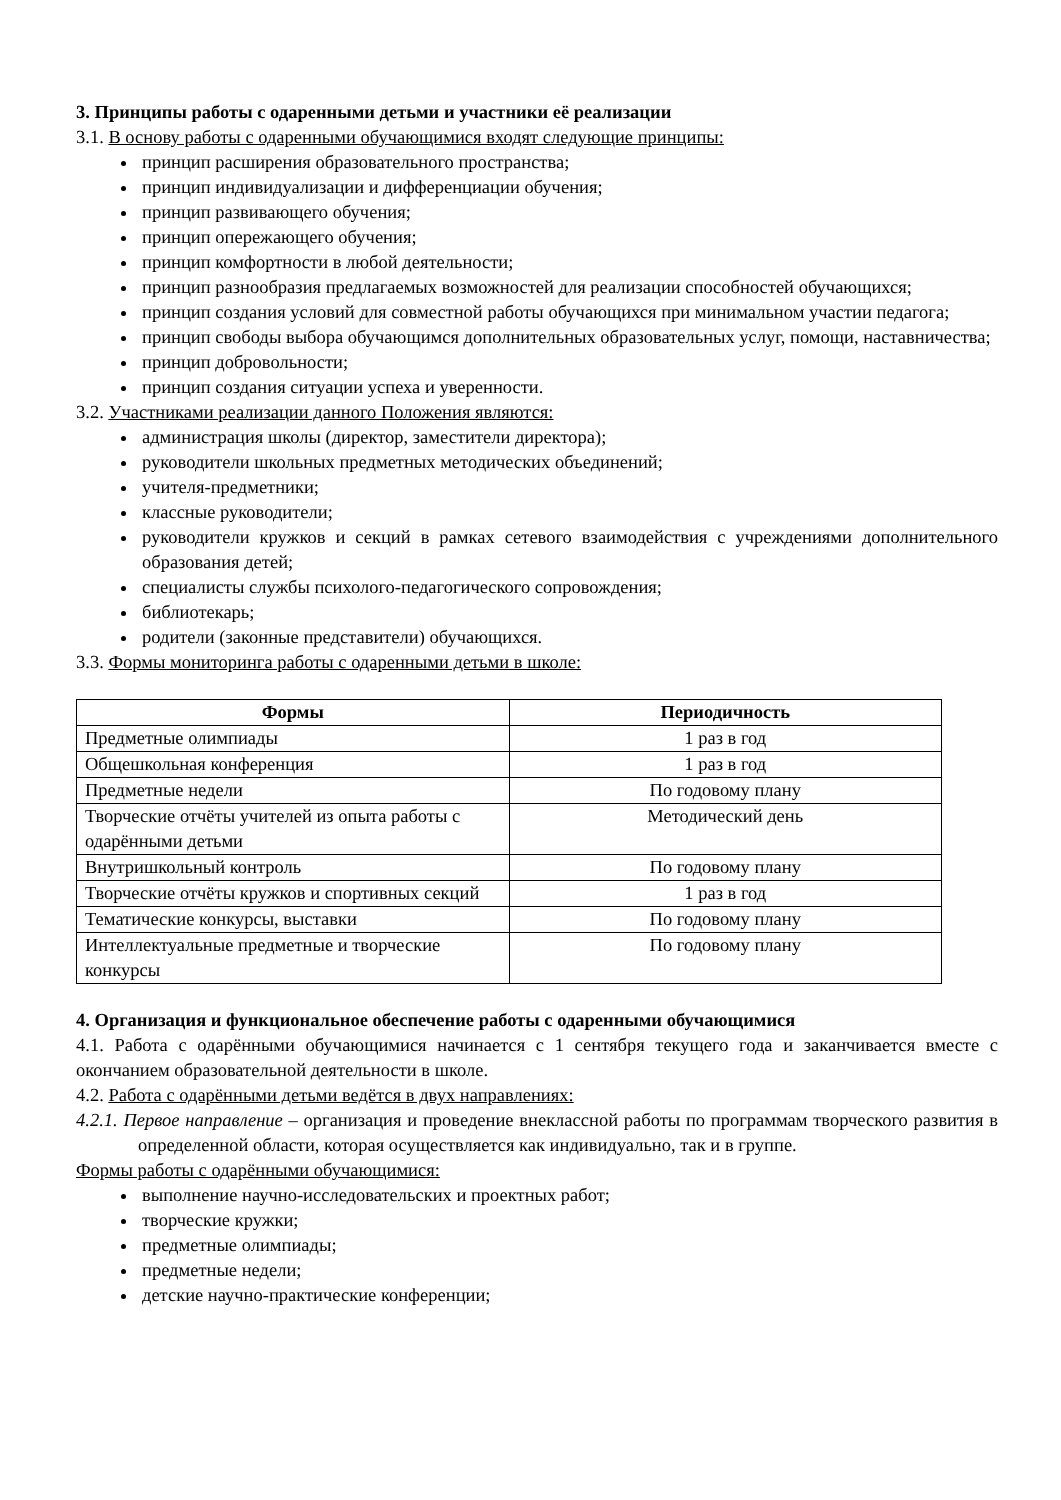3. Принципы работы с одаренными детьми и участники её реализации
3.1. В основу работы с одаренными обучающимися входят следующие принципы:
принцип расширения образовательного пространства;
принцип индивидуализации и дифференциации обучения;
принцип развивающего обучения;
принцип опережающего обучения;
принцип комфортности в любой деятельности;
принцип разнообразия предлагаемых возможностей для реализации способностей обучающихся;
принцип создания условий для совместной работы обучающихся при минимальном участии педагога;
принцип свободы выбора обучающимся дополнительных образовательных услуг, помощи, наставничества;
принцип добровольности;
принцип создания ситуации успеха и уверенности.
3.2. Участниками реализации данного Положения являются:
администрация школы (директор, заместители директора);
руководители школьных предметных методических объединений;
учителя-предметники;
классные руководители;
руководители кружков и секций в рамках сетевого взаимодействия с учреждениями дополнительного образования детей;
специалисты службы психолого-педагогического сопровождения;
библиотекарь;
родители (законные представители) обучающихся.
3.3. Формы мониторинга работы с одаренными детьми в школе:
| Формы | Периодичность |
| --- | --- |
| Предметные олимпиады | 1 раз в год |
| Общешкольная конференция | 1 раз в год |
| Предметные недели | По годовому плану |
| Творческие отчёты учителей из опыта работы с одарёнными детьми | Методический день |
| Внутришкольный контроль | По годовому плану |
| Творческие отчёты кружков и спортивных секций | 1 раз в год |
| Тематические конкурсы, выставки | По годовому плану |
| Интеллектуальные предметные и творческие конкурсы | По годовому плану |
4. Организация и функциональное обеспечение работы с одаренными обучающимися
4.1. Работа с одарёнными обучающимися начинается с 1 сентября текущего года и заканчивается вместе с окончанием образовательной деятельности в школе.
4.2. Работа с одарёнными детьми ведётся в двух направлениях:
4.2.1. Первое направление – организация и проведение внеклассной работы по программам творческого развития в определенной области, которая осуществляется как индивидуально, так и в группе.
Формы работы с одарёнными обучающимися:
выполнение научно-исследовательских и проектных работ;
творческие кружки;
предметные олимпиады;
предметные недели;
детские научно-практические конференции;